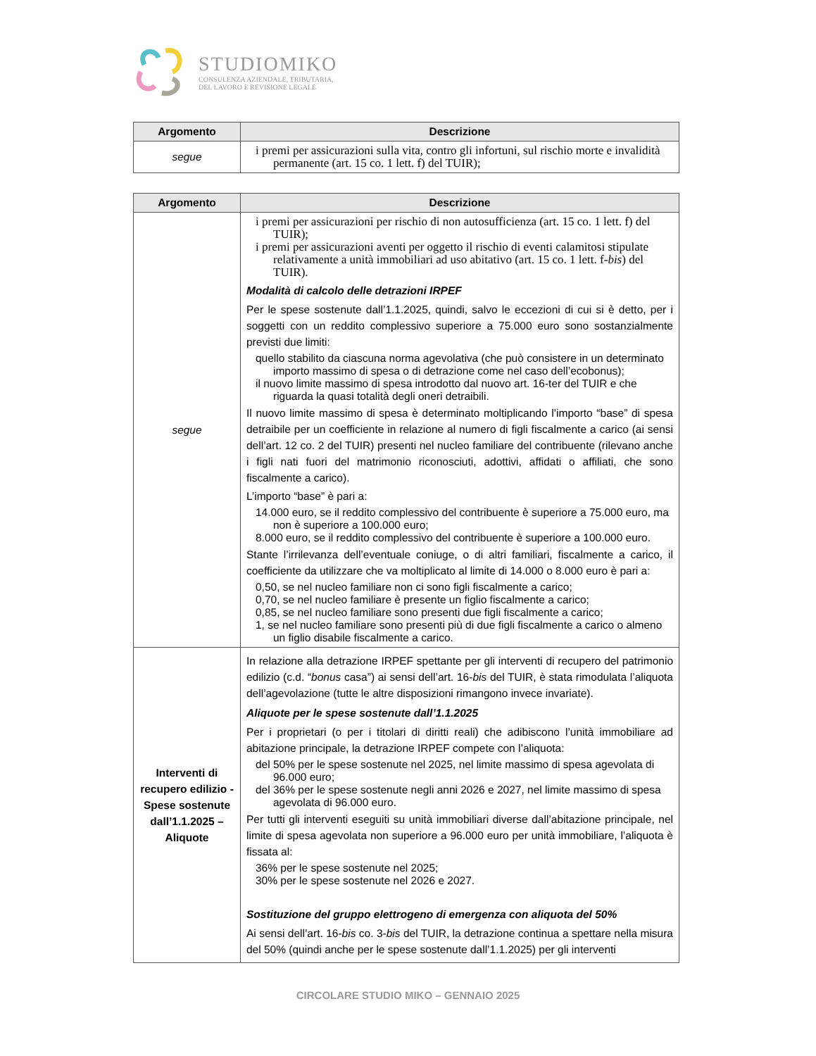STUDIOMIKO
CONSULENZA AZIENDALE, TRIBUTARIA,
DEL LAVORO E REVISIONE LEGALE
| Argomento | Descrizione |
| --- | --- |
| segue | i premi per assicurazioni sulla vita, contro gli infortuni, sul rischio morte e invalidità permanente (art. 15 co. 1 lett. f) del TUIR); |
| Argomento | Descrizione |
| --- | --- |
| segue | i premi per assicurazioni per rischio di non autosufficienza (art. 15 co. 1 lett. f) del TUIR); i premi per assicurazioni aventi per oggetto il rischio di eventi calamitosi stipulate relativamente a unità immobiliari ad uso abitativo (art. 15 co. 1 lett. f- bis ) del TUIR). Modalità di calcolo delle detrazioni IRPEF Per le spese sostenute dall’1.1.2025, quindi, salvo le eccezioni di cui si è detto, per i soggetti con un reddito complessivo superiore a 75.000 euro sono sostanzialmente previsti due limiti: quello stabilito da ciascuna norma agevolativa (che può consistere in un determinato importo massimo di spesa o di detrazione come nel caso dell’ecobonus); il nuovo limite massimo di spesa introdotto dal nuovo art. 16-ter del TUIR e che riguarda la quasi totalità degli oneri detraibili. Il nuovo limite massimo di spesa è determinato moltiplicando l’importo “base” di spesa detraibile per un coefficiente in relazione al numero di figli fiscalmente a carico (ai sensi dell’art. 12 co. 2 del TUIR) presenti nel nucleo familiare del contribuente (rilevano anche i figli nati fuori del matrimonio riconosciuti, adottivi, affidati o affiliati, che sono fiscalmente a carico). L’importo “base” è pari a: 14.000 euro, se il reddito complessivo del contribuente è superiore a 75.000 euro, ma non è superiore a 100.000 euro; 8.000 euro, se il reddito complessivo del contribuente è superiore a 100.000 euro. Stante l’irrilevanza dell’eventuale coniuge, o di altri familiari, fiscalmente a carico, il coefficiente da utilizzare che va moltiplicato al limite di 14.000 o 8.000 euro è pari a: 0,50, se nel nucleo familiare non ci sono figli fiscalmente a carico; 0,70, se nel nucleo familiare è presente un figlio fiscalmente a carico; 0,85, se nel nucleo familiare sono presenti due figli fiscalmente a carico; 1, se nel nucleo familiare sono presenti più di due figli fiscalmente a carico o almeno un figlio disabile fiscalmente a carico. |
| Interventi di recupero edilizio - Spese sostenute dall’1.1.2025 – Aliquote | In relazione alla detrazione IRPEF spettante per gli interventi di recupero del patrimonio edilizio (c.d. “ bonus casa”) ai sensi dell’art. 16- bis del TUIR, è stata rimodulata l’aliquota dell’agevolazione (tutte le altre disposizioni rimangono invece invariate). Aliquote per le spese sostenute dall’1.1.2025 Per i proprietari (o per i titolari di diritti reali) che adibiscono l’unità immobiliare ad abitazione principale, la detrazione IRPEF compete con l’aliquota: del 50% per le spese sostenute nel 2025, nel limite massimo di spesa agevolata di 96.000 euro; del 36% per le spese sostenute negli anni 2026 e 2027, nel limite massimo di spesa agevolata di 96.000 euro. Per tutti gli interventi eseguiti su unità immobiliari diverse dall’abitazione principale, nel limite di spesa agevolata non superiore a 96.000 euro per unità immobiliare, l’aliquota è fissata al: 36% per le spese sostenute nel 2025; 30% per le spese sostenute nel 2026 e 2027. Sostituzione del gruppo elettrogeno di emergenza con aliquota del 50% Ai sensi dell’art. 16- bis co. 3- bis del TUIR, la detrazione continua a spettare nella misura del 50% (quindi anche per le spese sostenute dall’1.1.2025) per gli interventi |
CIRCOLARE STUDIO MIKO – GENNAIO 2025